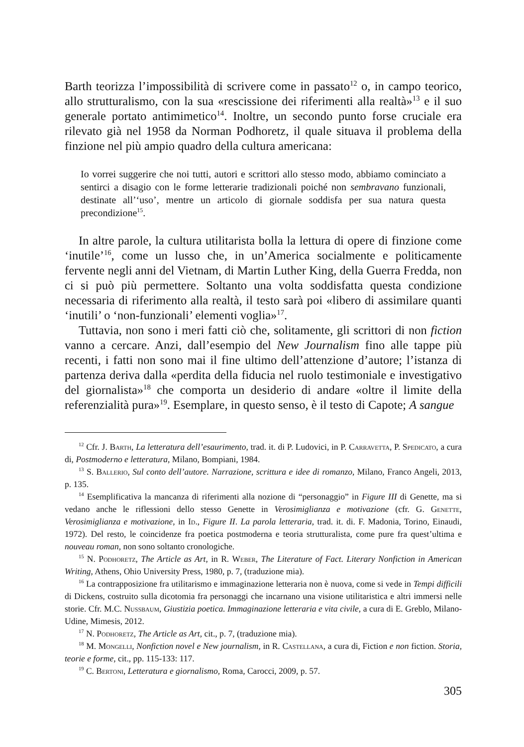Barth teorizza l’impossibilità di scrivere come in passato<sup>12</sup> o, in campo teorico, allo strutturalismo, con la sua «rescissione dei riferimenti alla realtà»<sup>13</sup> e il suo generale portato antimimetico<sup>14</sup>. Inoltre, un secondo punto forse cruciale era rilevato già nel 1958 da Norman Podhoretz, il quale situava il problema della finzione nel più ampio quadro della cultura americana:
Io vorrei suggerire che noi tutti, autori e scrittori allo stesso modo, abbiamo cominciato a sentirci a disagio con le forme letterarie tradizionali poiché non sembravano funzionali, destinate all’‘uso’, mentre un articolo di giornale soddisfa per sua natura questa precondizione<sup>15</sup>.
In altre parole, la cultura utilitarista bolla la lettura di opere di finzione come ‘inutile’<sup>16</sup>, come un lusso che, in un’America socialmente e politicamente fervente negli anni del Vietnam, di Martin Luther King, della Guerra Fredda, non ci si può più permettere. Soltanto una volta soddisfatta questa condizione necessaria di riferimento alla realtà, il testo sarà poi «libero di assimilare quanti ‘inutili’ o ‘non-funzionali’ elementi voglia»<sup>17</sup>.
Tuttavia, non sono i meri fatti ciò che, solitamente, gli scrittori di non fiction vanno a cercare. Anzi, dall’esempio del New Journalism fino alle tappe più recenti, i fatti non sono mai il fine ultimo dell’attenzione d’autore; l’istanza di partenza deriva dalla «perdita della fiducia nel ruolo testimoniale e investigativo del giornalista»<sup>18</sup> che comporta un desiderio di andare «oltre il limite della referenzialità pura»<sup>19</sup>. Esemplare, in questo senso, è il testo di Capote; A sangue
<sup>12</sup> Cfr. J. Barth, La letteratura dell’esaurimento, trad. it. di P. Ludovici, in P. Carravetta, P. Spedicato, a cura di, Postmoderno e letteratura, Milano, Bompiani, 1984.
<sup>13</sup> S. Ballerio, Sul conto dell’autore. Narrazione, scrittura e idee di romanzo, Milano, Franco Angeli, 2013, p. 135.
<sup>14</sup> Esemplificativa la mancanza di riferimenti alla nozione di “personaggio” in Figure III di Genette, ma si vedano anche le riflessioni dello stesso Genette in Verosimiglianza e motivazione (cfr. G. Genette, Verosimiglianza e motivazione, in Id., Figure II. La parola letteraria, trad. it. di. F. Madonia, Torino, Einaudi, 1972). Del resto, le coincidenze fra poetica postmoderna e teoria strutturalista, come pure fra quest’ultima e nouveau roman, non sono soltanto cronologiche.
<sup>15</sup> N. Podhoretz, The Article as Art, in R. Weber, The Literature of Fact. Literary Nonfiction in American Writing, Athens, Ohio University Press, 1980, p. 7, (traduzione mia).
<sup>16</sup> La contrapposizione fra utilitarismo e immaginazione letteraria non è nuova, come si vede in Tempi difficili di Dickens, costruito sulla dicotomia fra personaggi che incarnano una visione utilitaristica e altri immersi nelle storie. Cfr. M.C. Nussbaum, Giustizia poetica. Immaginazione letteraria e vita civile, a cura di E. Greblo, Milano-Udine, Mimesis, 2012.
<sup>17</sup> N. Podhoretz, The Article as Art, cit., p. 7, (traduzione mia).
<sup>18</sup> M. Mongelli, Nonfiction novel e New journalism, in R. Castellana, a cura di, Fiction e non fiction. Storia, teorie e forme, cit., pp. 115-133: 117.
<sup>19</sup> C. Bertoni, Letteratura e giornalismo, Roma, Carocci, 2009, p. 57.
305